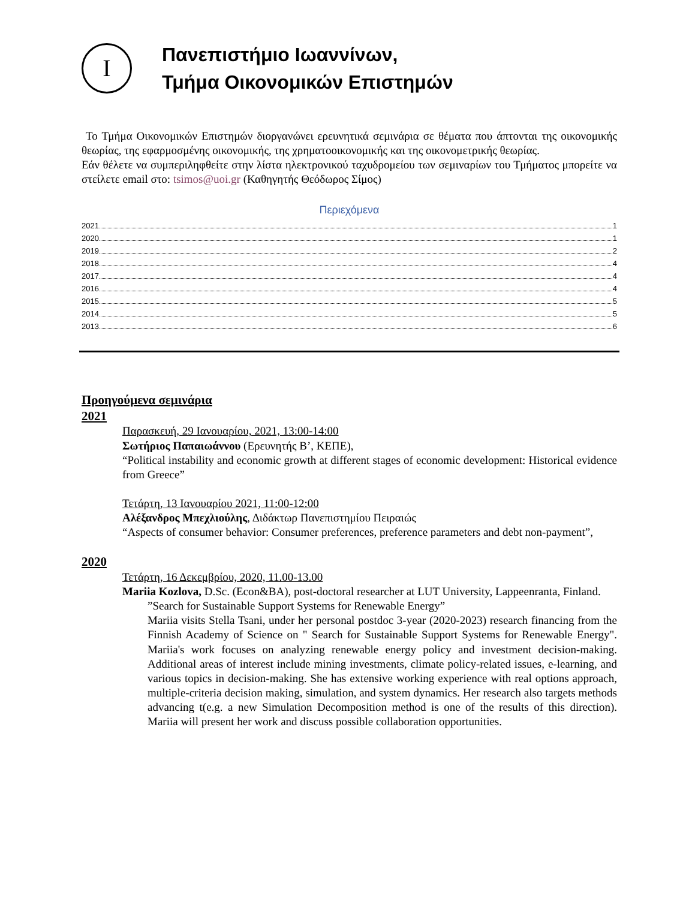Ι
Πανεπιστήμιο Ιωαννίνων,
Τμήμα Οικονομικών Επιστημών
Το Τμήμα Οικονομικών Επιστημών διοργανώνει ερευνητικά σεμινάρια σε θέματα που άπτονται της οικονομικής θεωρίας, της εφαρμοσμένης οικονομικής, της χρηματοοικονομικής και της οικονομετρικής θεωρίας.
Εάν θέλετε να συμπεριληφθείτε στην λίστα ηλεκτρονικού ταχυδρομείου των σεμιναρίων του Τμήματος μπορείτε να στείλετε email στο: tsimos@uoi.gr (Καθηγητής Θεόδωρος Σίμος)
Περιεχόμενα
2021 1
2020 1
2019 2
2018 4
2017 4
2016 4
2015 5
2014 5
2013 6
Προηγούμενα σεμινάρια
2021
Παρασκευή, 29 Ιανουαρίου, 2021, 13:00-14:00
Σωτήριος Παπαιωάννου (Ερευνητής Β’, ΚΕΠΕ),
“Political instability and economic growth at different stages of economic development: Historical evidence from Greece”
Τετάρτη, 13 Ιανουαρίου 2021, 11:00-12:00
Αλέξανδρος Μπεχλιούλης, Διδάκτωρ Πανεπιστημίου Πειραιώς
“Aspects of consumer behavior: Consumer preferences, preference parameters and debt non-payment”,
2020
Τετάρτη, 16 Δεκεμβρίου, 2020, 11.00-13.00
Mariia Kozlova, D.Sc. (Econ&BA), post-doctoral researcher at LUT University, Lappeenranta, Finland.
”Search for Sustainable Support Systems for Renewable Energy”
Mariia visits Stella Tsani, under her personal postdoc 3-year (2020-2023) research financing from the Finnish Academy of Science on " Search for Sustainable Support Systems for Renewable Energy". Mariia's work focuses on analyzing renewable energy policy and investment decision-making. Additional areas of interest include mining investments, climate policy-related issues, e-learning, and various topics in decision-making. She has extensive working experience with real options approach, multiple-criteria decision making, simulation, and system dynamics. Her research also targets methods advancing t(e.g. a new Simulation Decomposition method is one of the results of this direction). Mariia will present her work and discuss possible collaboration opportunities.